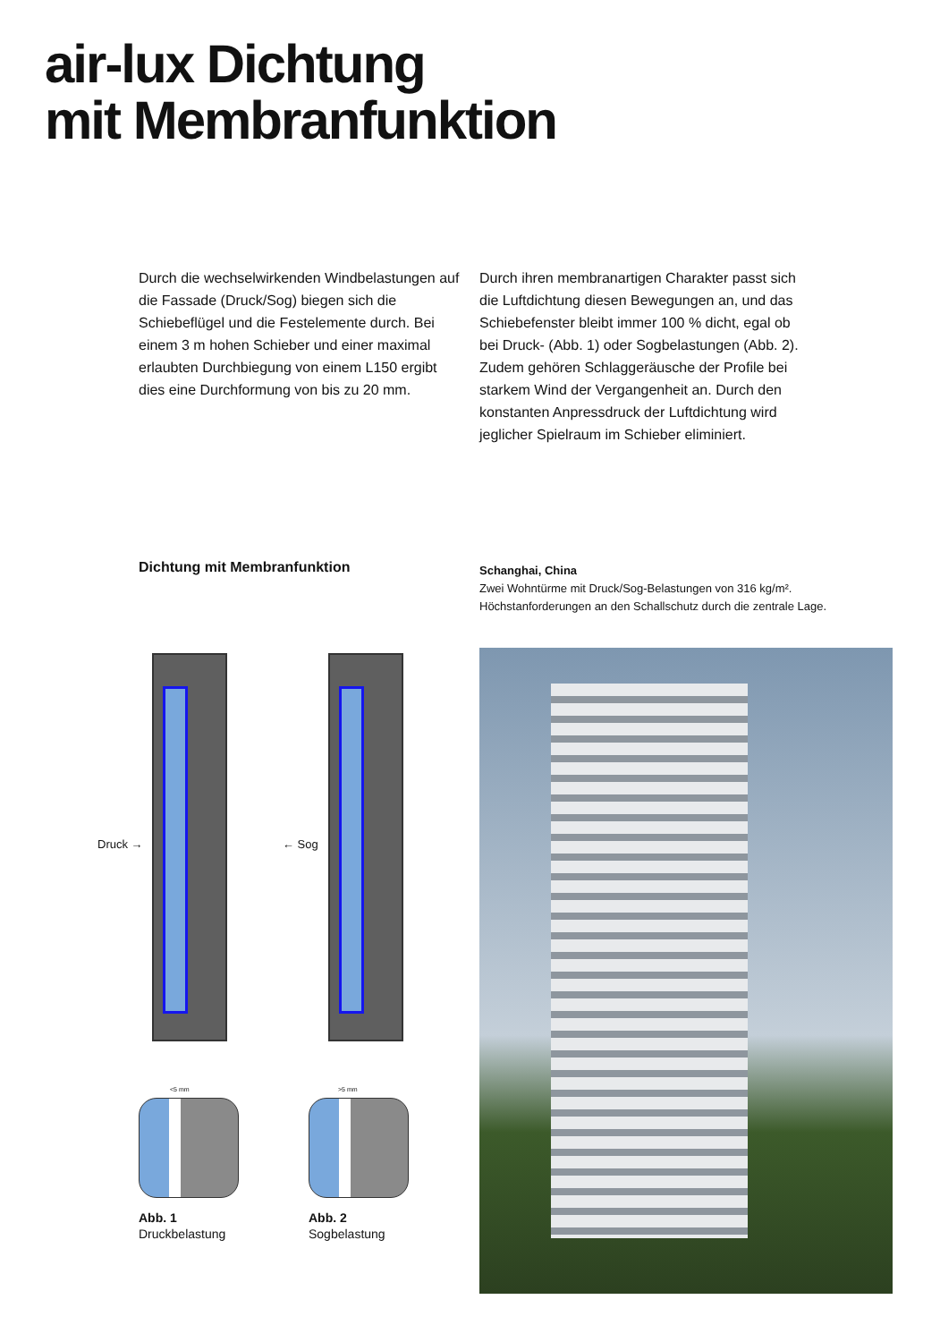air-lux Dichtung
mit Membranfunktion
Durch die wechselwirkenden Windbelastungen auf die Fassade (Druck/Sog) biegen sich die Schiebeflügel und die Festelemente durch. Bei einem 3 m hohen Schieber und einer maximal erlaubten Durchbiegung von einem L150 ergibt dies eine Durchformung von bis zu 20 mm.
Durch ihren membranartigen Charakter passt sich die Luftdichtung diesen Bewegungen an, und das Schiebefenster bleibt immer 100 % dicht, egal ob bei Druck- (Abb. 1) oder Sogbelastungen (Abb. 2). Zudem gehören Schlaggeräusche der Profile bei starkem Wind der Vergangenheit an. Durch den konstanten Anpressdruck der Luftdichtung wird jeglicher Spielraum im Schieber eliminiert.
Dichtung mit Membranfunktion
Schanghai, China
Zwei Wohntürme mit Druck/Sog-Belastungen von 316 kg/m².
Höchstanforderungen an den Schallschutz durch die zentrale Lage.
Druck → ← Sog
<5 mm >5 mm
Abb. 1
Druckbelastung
Abb. 2
Sogbelastung